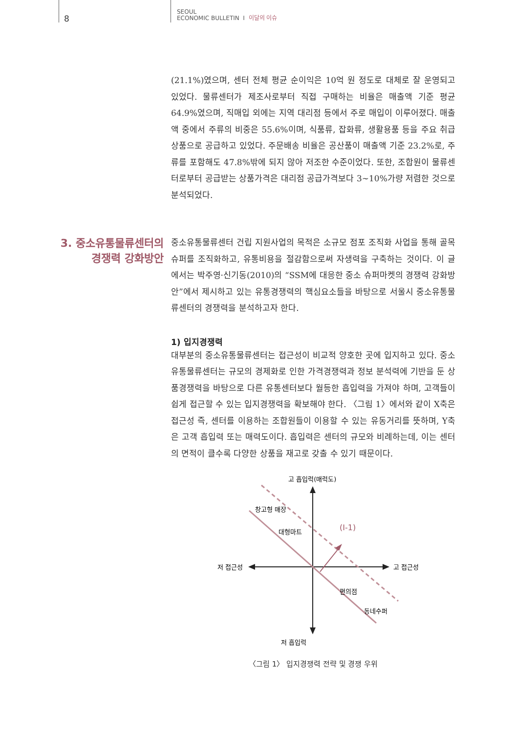8
SEOUL
ECONOMIC BULLETIN I 이달의 이슈
(21.1%)였으며, 센터 전체 평균 순이익은 10억 원 정도로 대체로 잘 운영되고 있었다. 물류센터가 제조사로부터 직접 구매하는 비율은 매출액 기준 평균 64.9%였으며, 직매입 외에는 지역 대리점 등에서 주로 매입이 이루어졌다. 매출액 중에서 주류의 비중은 55.6%이며, 식품류, 잡화류, 생활용품 등을 주요 취급상품으로 공급하고 있었다. 주문배송 비율은 공산품이 매출액 기준 23.2%로, 주류를 포함해도 47.8%밖에 되지 않아 저조한 수준이었다. 또한, 조합원이 물류센터로부터 공급받는 상품가격은 대리점 공급가격보다 3~10%가량 저렴한 것으로 분석되었다.
3. 중소유통물류센터의
경쟁력 강화방안
중소유통물류센터 건립 지원사업의 목적은 소규모 점포 조직화 사업을 통해 골목슈퍼를 조직화하고, 유통비용을 절감함으로써 자생력을 구축하는 것이다. 이 글에서는 박주영·신기동(2010)의 “SSM에 대응한 중소 슈퍼마켓의 경쟁력 강화방안”에서 제시하고 있는 유통경쟁력의 핵심요소들을 바탕으로 서울시 중소유통물류센터의 경쟁력을 분석하고자 한다.
1) 입지경쟁력
대부분의 중소유통물류센터는 접근성이 비교적 양호한 곳에 입지하고 있다. 중소유통물류센터는 규모의 경제화로 인한 가격경쟁력과 정보 분석력에 기반을 둔 상품경쟁력을 바탕으로 다른 유통센터보다 월등한 흡입력을 가져야 하며, 고객들이 쉽게 접근할 수 있는 입지경쟁력을 확보해야 한다. 〈그림 1〉에서와 같이 X축은 접근성 즉, 센터를 이용하는 조합원들이 이용할 수 있는 유동거리를 뜻하며, Y축은 고객 흡입력 또는 매력도이다. 흡입력은 센터의 규모와 비례하는데, 이는 센터의 면적이 클수록 다양한 상품을 재고로 갖출 수 있기 때문이다.
고 흡입력(매력도)
저 흡입력
저 접근성
고 접근성
창고형 매장
대형마트
(Ⅰ-1)
편의점
동네수퍼
〈그림 1〉 입지경쟁력 전략 및 경쟁 우위